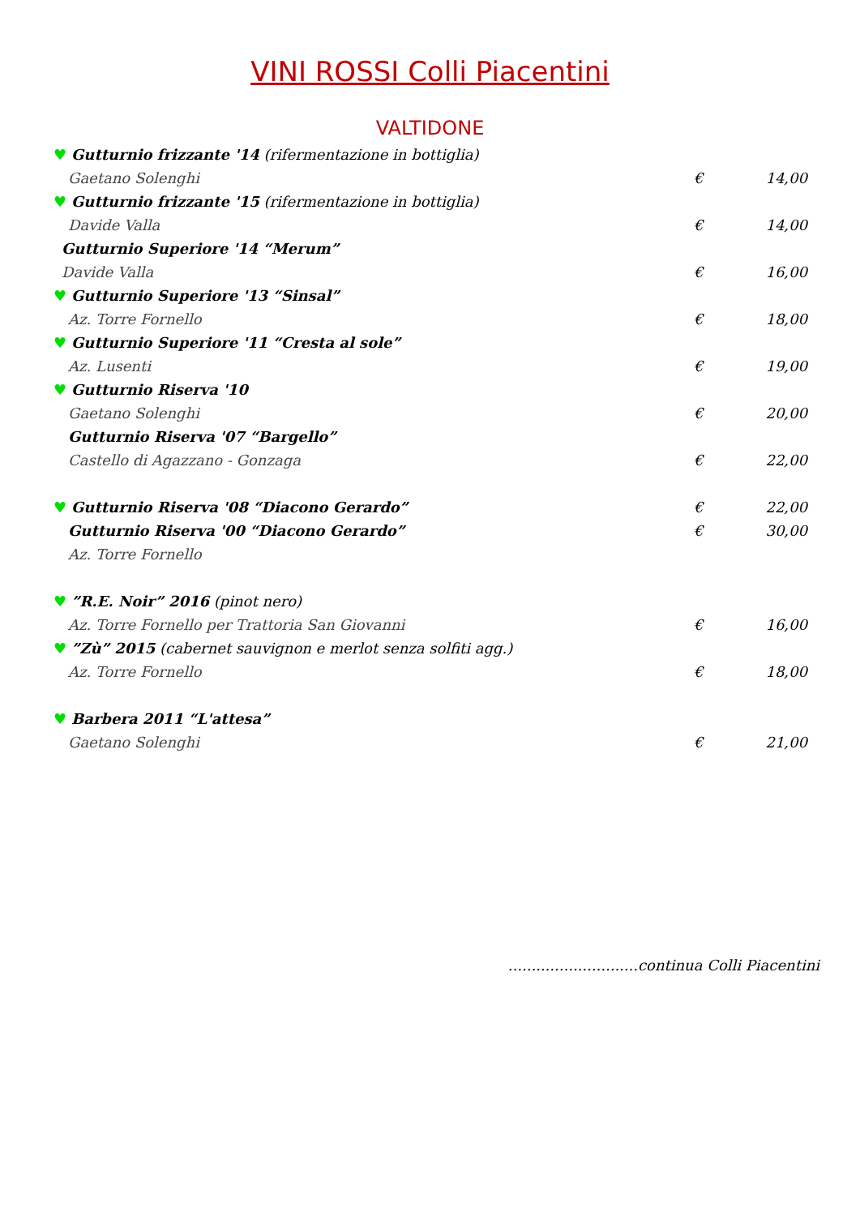VINI ROSSI Colli Piacentini
VALTIDONE
♥ Gutturnio frizzante '14 (rifermentazione in bottiglia)
Gaetano Solenghi € 14,00
♥ Gutturnio frizzante '15 (rifermentazione in bottiglia)
Davide Valla € 14,00
Gutturnio Superiore '14 “Merum”
Davide Valla € 16,00
♥ Gutturnio Superiore '13 “Sinsal”
Az. Torre Fornello € 18,00
♥ Gutturnio Superiore '11 “Cresta al sole”
Az. Lusenti € 19,00
♥ Gutturnio Riserva '10
Gaetano Solenghi € 20,00
Gutturnio Riserva '07 “Bargello”
Castello di Agazzano - Gonzaga € 22,00
♥ Gutturnio Riserva '08 “Diacono Gerardo”
€ 22,00
Gutturnio Riserva '00 “Diacono Gerardo”
€ 30,00
Az. Torre Fornello
♥”R.E. Noir” 2016 (pinot nero)
Az. Torre Fornello per Trattoria San Giovanni
€ 16,00
♥”Zù” 2015 (cabernet sauvignon e merlot senza solfiti agg.)
Az. Torre Fornello € 18,00
♥ Barbera 2011 “L'attesa”
Gaetano Solenghi € 21,00
............................continua Colli Piacentini